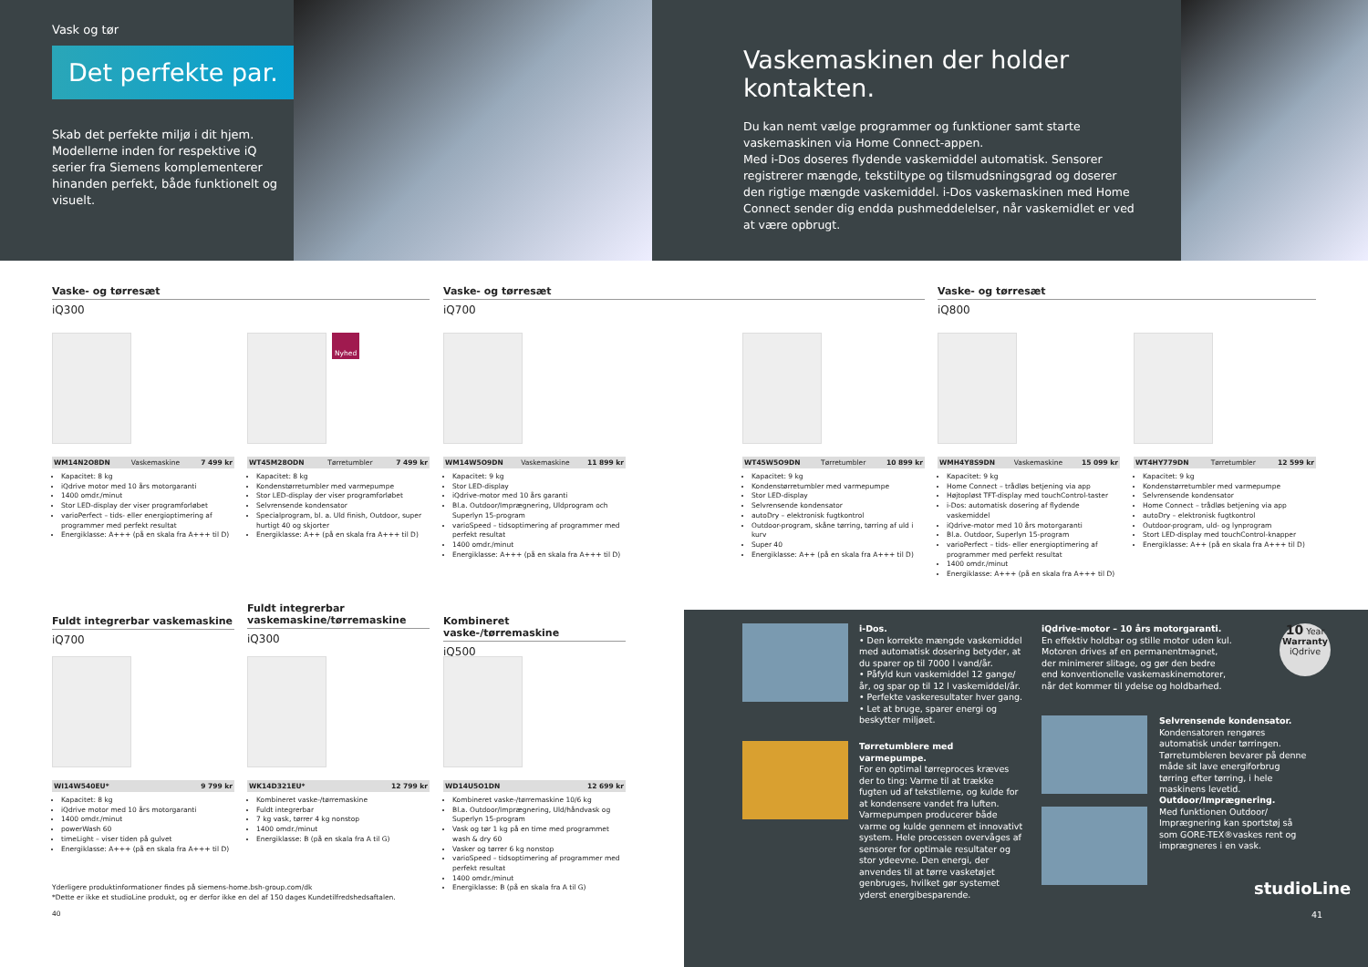Vask og tør
Det perfekte par.
Skab det perfekte miljø i dit hjem. Modellerne inden for respektive iQ serier fra Siemens komplementerer hinanden perfekt, både funktionelt og visuelt.
Vaskemaskinen der holder kontakten.
Du kan nemt vælge programmer og funktioner samt starte vaskemaskinen via Home Connect-appen.
Med i-Dos doseres flydende vaskemiddel automatisk. Sensorer registrerer mængde, tekstiltype og tilsmudsningsgrad og doserer den rigtige mængde vaskemiddel. i-Dos vaskemaskinen med Home Connect sender dig endda pushmeddelelser, når vaskemidlet er ved at være opbrugt.
Vaske- og tørresæt
iQ300
Vaske- og tørresæt
iQ700
Vaske- og tørresæt
iQ800
WM14N2O8DN Vaskemaskine 7 499 kr
Kapacitet: 8 kg
iQdrive motor med 10 års motorgaranti
1400 omdr./minut
Stor LED-display der viser programforløbet
varioPerfect – tids- eller energioptimering af programmer med perfekt resultat
Energiklasse: A+++ (på en skala fra A+++ til D)
Nyhed
WT45M28ODN Tørretumbler 7 499 kr
Kapacitet: 8 kg
Kondenstørretumbler med varmepumpe
Stor LED-display der viser programforløbet
Selvrensende kondensator
Specialprogram, bl. a. Uld finish, Outdoor, super hurtigt 40 og skjorter
Energiklasse: A++ (på en skala fra A+++ til D)
WM14W5O9DN Vaskemaskine 11 899 kr
Kapacitet: 9 kg
Stor LED-display
iQdrive-motor med 10 års garanti
Bl.a. Outdoor/Imprægnering, Uldprogram och Superlyn 15-program
varioSpeed – tidsoptimering af programmer med perfekt resultat
1400 omdr./minut
Energiklasse: A+++ (på en skala fra A+++ til D)
WT45W5O9DN Tørretumbler 10 899 kr
Kapacitet: 9 kg
Kondenstørretumbler med varmepumpe
Stor LED-display
Selvrensende kondensator
autoDry – elektronisk fugtkontrol
Outdoor-program, skåne tørring, tørring af uld i kurv
Super 40
Energiklasse: A++ (på en skala fra A+++ til D)
WMH4Y8S9DN Vaskemaskine 15 099 kr
Kapacitet: 9 kg
Home Connect – trådløs betjening via app
Højtopløst TFT-display med touchControl-taster
i-Dos: automatisk dosering af flydende vaskemiddel
iQdrive-motor med 10 års motorgaranti
Bl.a. Outdoor, Superlyn 15-program
varioPerfect – tids- eller energioptimering af programmer med perfekt resultat
1400 omdr./minut
Energiklasse: A+++ (på en skala fra A+++ til D)
WT4HY779DN Tørretumbler 12 599 kr
Kapacitet: 9 kg
Kondenstørretumbler med varmepumpe
Selvrensende kondensator
Home Connect – trådløs betjening via app
autoDry – elektronisk fugtkontrol
Outdoor-program, uld- og lynprogram
Stort LED-display med touchControl-knapper
Energiklasse: A++ (på en skala fra A+++ til D)
Fuldt integrerbar vaskemaskine
iQ700
Fuldt integrerbar vaskemaskine/tørremaskine
iQ300
Kombineret vaske-/tørremaskine
iQ500
WI14W540EU* 9 799 kr
Kapacitet: 8 kg
iQdrive motor med 10 års motorgaranti
1400 omdr./minut
powerWash 60
timeLight – viser tiden på gulvet
Energiklasse: A+++ (på en skala fra A+++ til D)
WK14D321EU* 12 799 kr
Kombineret vaske-/tørremaskine
Fuldt integrerbar
7 kg vask, tørrer 4 kg nonstop
1400 omdr./minut
Energiklasse: B (på en skala fra A til G)
WD14U5O1DN 12 699 kr
Kombineret vaske-/tørremaskine 10/6 kg
Bl.a. Outdoor/Imprægnering, Uld/håndvask og Superlyn 15-program
Vask og tør 1 kg på en time med programmet wash & dry 60
Vasker og tørrer 6 kg nonstop
varioSpeed – tidsoptimering af programmer med perfekt resultat
1400 omdr./minut
Energiklasse: B (på en skala fra A til G)
Yderligere produktinformationer findes på siemens-home.bsh-group.com/dk
*Dette er ikke et studioLine produkt, og er derfor ikke en del af 150 dages Kundetilfredshedsaftalen.
40
i-Dos.
• Den korrekte mængde vaskemiddel med automatisk dosering betyder, at du sparer op til 7000 l vand/år.
• Påfyld kun vaskemiddel 12 gange/år, og spar op til 12 l vaskemiddel/år.
• Perfekte vaskeresultater hver gang.
• Let at bruge, sparer energi og beskytter miljøet.
iQdrive-motor – 10 års motorgaranti.
En effektiv holdbar og stille motor uden kul. Motoren drives af en permanentmagnet, der minimerer slitage, og gør den bedre end konventionelle vaskemaskinemotorer, når det kommer til ydelse og holdbarhed.
10 Year
Warranty
iQdrive
Tørretumblere med varmepumpe.
For en optimal tørreproces kræves der to ting: Varme til at trække fugten ud af tekstilerne, og kulde for at kondensere vandet fra luften. Varmepumpen producerer både varme og kulde gennem et innovativt system. Hele processen overvåges af sensorer for optimale resultater og stor ydeevne. Den energi, der anvendes til at tørre vasketøjet genbruges, hvilket gør systemet yderst energibesparende.
Selvrensende kondensator.
Kondensatoren rengøres automatisk under tørringen. Tørretumbleren bevarer på denne måde sit lave energiforbrug tørring efter tørring, i hele maskinens levetid.
Outdoor/Imprægnering.
Med funktionen Outdoor/ Imprægnering kan sportstøj så som GORE-TEX®vaskes rent og imprægneres i en vask.
studioLine
41